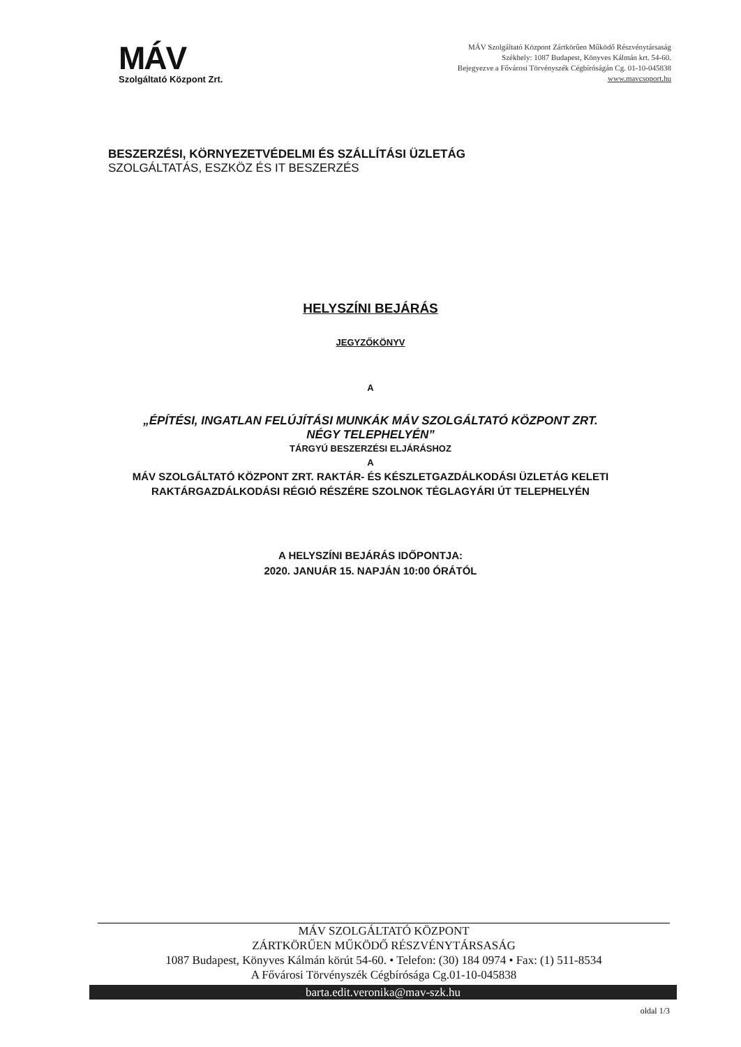MÁV
Szolgáltató Központ Zrt.
MÁV Szolgáltató Központ Zártkörűen Működő Részvénytársaság
Székhely: 1087 Budapest, Könyves Kálmán krt. 54-60.
Bejegyezve a Fővárosi Törvényszék Cégbíróságán Cg. 01-10-045838
www.mavcsoport.hu
BESZERZÉSI, KÖRNYEZETVÉDELMI ÉS SZÁLLÍTÁSI ÜZLETÁG
SZOLGÁLTATÁS, ESZKÖZ ÉS IT BESZERZÉS
HELYSZÍNI BEJÁRÁS
JEGYZŐKÖNYV
A
„ÉPÍTÉSI, INGATLAN FELÚJÍTÁSI MUNKÁK MÁV SZOLGÁLTATÓ KÖZPONT ZRT.
NÉGY TELEPHELYÉN”
TÁRGYÚ BESZERZÉSI ELJÁRÁSHOZ
A
MÁV SZOLGÁLTATÓ KÖZPONT ZRT. RAKTÁR- ÉS KÉSZLETGAZDÁLKODÁSI ÜZLETÁG KELETI
RAKTÁRGAZDÁLKODÁSI RÉGIÓ RÉSZÉRE SZOLNOK TÉGLAGYÁRI ÚT TELEPHELYÉN
A HELYSZÍNI BEJÁRÁS IDŐPONTJA:
2020. JANUÁR 15. NAPJÁN 10:00 ÓRÁTÓL
MÁV SZOLGÁLTATÓ KÖZPONT
ZÁRTKÖRŰEN MŰKÖDŐ RÉSZVÉNYTÁRSASÁG
1087 Budapest, Könyves Kálmán körút 54-60. • Telefon: (30) 184 0974 • Fax: (1) 511-8534
A Fővárosi Törvényszék Cégbírósága Cg.01-10-045838
barta.edit.veronika@mav-szk.hu
oldal 1/3